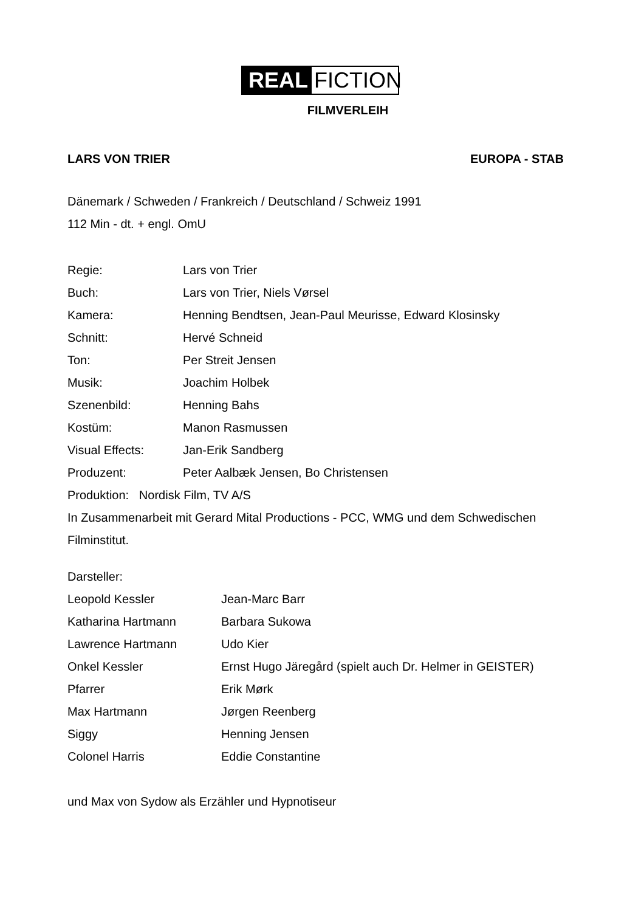REAL FICTION
FILMVERLEIH
LARS VON TRIER EUROPA - STAB
Dänemark / Schweden / Frankreich / Deutschland / Schweiz 1991
112 Min - dt. + engl. OmU
| Regie: | Lars von Trier |
| Buch: | Lars von Trier, Niels Vørsel |
| Kamera: | Henning Bendtsen, Jean-Paul Meurisse, Edward Klosinsky |
| Schnitt: | Hervé Schneid |
| Ton: | Per Streit Jensen |
| Musik: | Joachim Holbek |
| Szenenbild: | Henning Bahs |
| Kostüm: | Manon Rasmussen |
| Visual Effects: | Jan-Erik Sandberg |
| Produzent: | Peter Aalbæk Jensen, Bo Christensen |
Produktion: Nordisk Film, TV A/S
In Zusammenarbeit mit Gerard Mital Productions - PCC, WMG und dem Schwedischen Filminstitut.
Darsteller:
| Leopold Kessler | Jean-Marc Barr |
| Katharina Hartmann | Barbara Sukowa |
| Lawrence Hartmann | Udo Kier |
| Onkel Kessler | Ernst Hugo Järegård (spielt auch Dr. Helmer in GEISTER) |
| Pfarrer | Erik Mørk |
| Max Hartmann | Jørgen Reenberg |
| Siggy | Henning Jensen |
| Colonel Harris | Eddie Constantine |
und Max von Sydow als Erzähler und Hypnotiseur